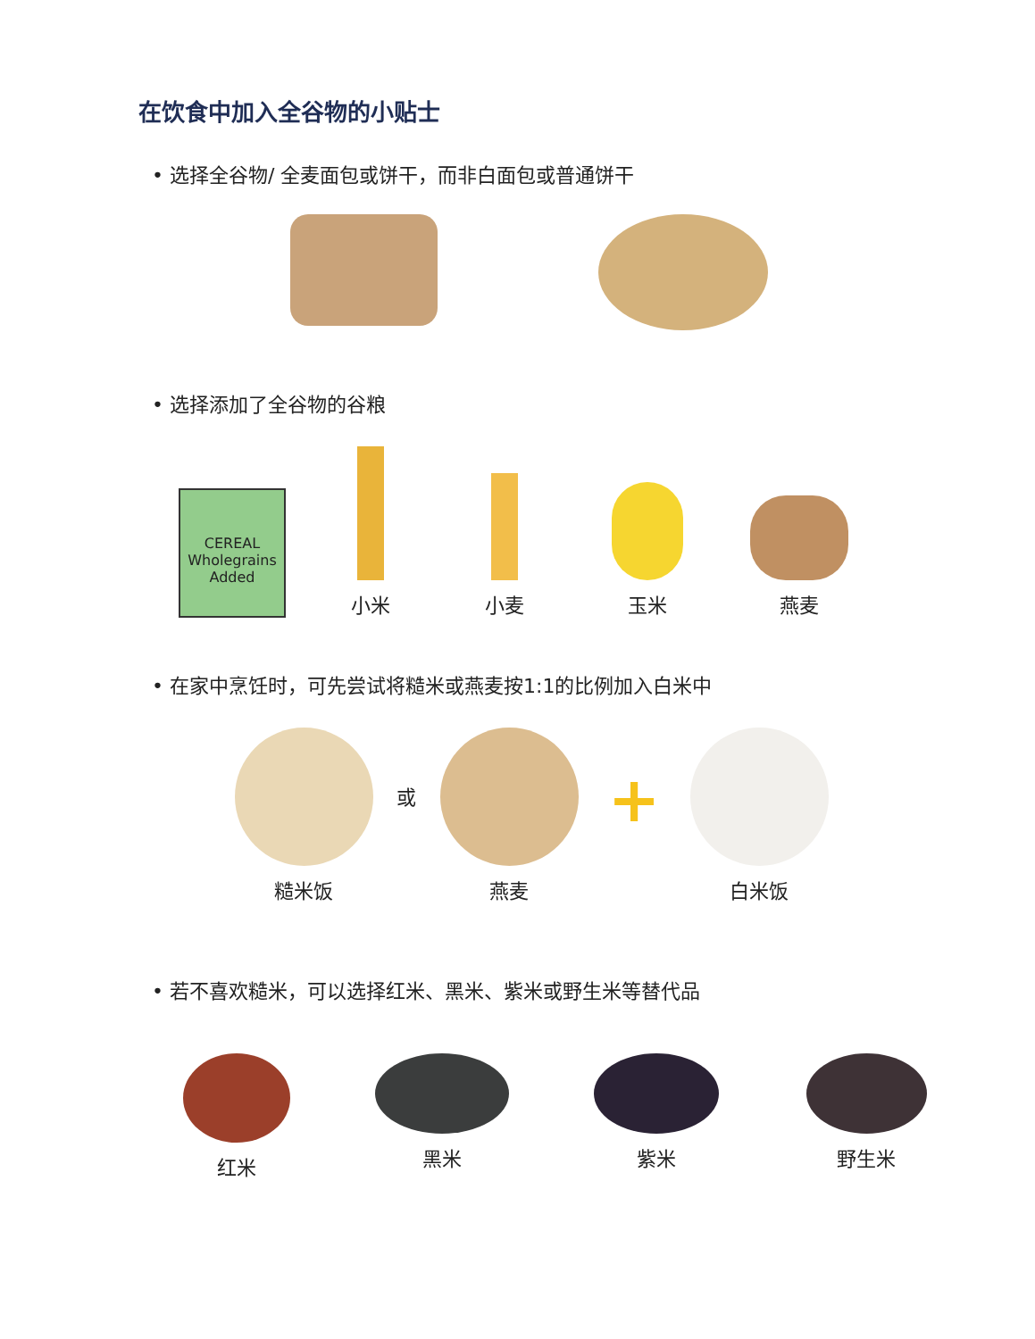在饮食中加入全谷物的小贴士
• 选择全谷物/ 全麦面包或饼干，而非白面包或普通饼干
• 选择添加了全谷物的谷粮
CEREAL
Wholegrains
Added
小米
小麦
玉米
燕麦
• 在家中烹饪时，可先尝试将糙米或燕麦按1:1的比例加入白米中
糙米饭
或
燕麦
+
白米饭
• 若不喜欢糙米，可以选择红米、黑米、紫米或野生米等替代品
红米 黑米 紫米 野生米